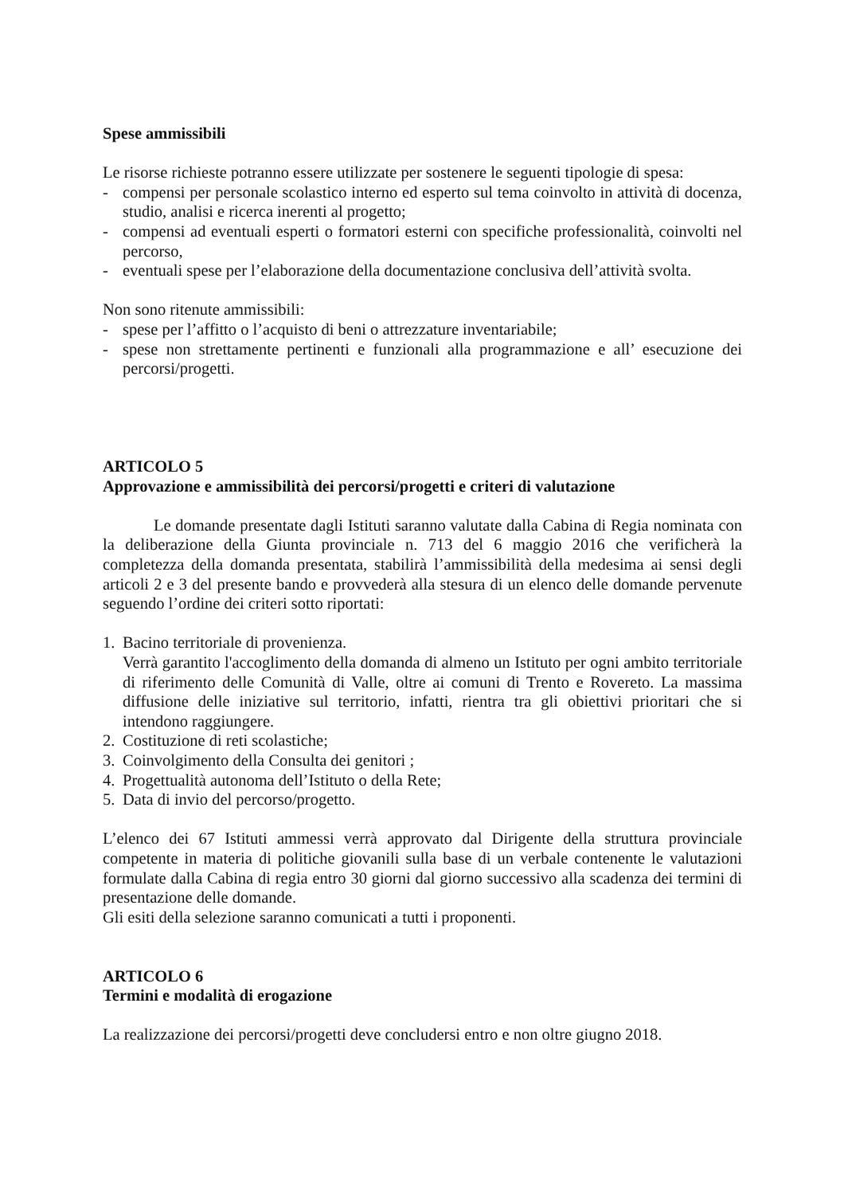Spese ammissibili
Le risorse richieste potranno essere utilizzate per sostenere le seguenti tipologie di spesa:
- compensi per personale scolastico interno ed esperto sul tema coinvolto in attività di docenza, studio, analisi e ricerca inerenti al progetto;
- compensi ad eventuali esperti o formatori esterni con specifiche professionalità, coinvolti nel percorso,
- eventuali spese per l’elaborazione della documentazione conclusiva dell’attività svolta.
Non sono ritenute ammissibili:
- spese per l’affitto o l’acquisto di beni o attrezzature inventariabile;
- spese non strettamente pertinenti e funzionali alla programmazione e all’ esecuzione dei percorsi/progetti.
ARTICOLO 5
Approvazione e ammissibilità dei percorsi/progetti e criteri di valutazione
Le domande presentate dagli Istituti saranno valutate dalla Cabina di Regia nominata con la deliberazione della Giunta provinciale n. 713 del 6 maggio 2016 che verificherà la completezza della domanda presentata, stabilirà l’ammissibilità della medesima ai sensi degli articoli 2 e 3 del presente bando e provvederà alla stesura di un elenco delle domande pervenute seguendo l’ordine dei criteri sotto riportati:
1. Bacino territoriale di provenienza.
Verrà garantito l'accoglimento della domanda di almeno un Istituto per ogni ambito territoriale di riferimento delle Comunità di Valle, oltre ai comuni di Trento e Rovereto. La massima diffusione delle iniziative sul territorio, infatti, rientra tra gli obiettivi prioritari che si intendono raggiungere.
2. Costituzione di reti scolastiche;
3. Coinvolgimento della Consulta dei genitori ;
4. Progettualità autonoma dell’Istituto o della Rete;
5. Data di invio del percorso/progetto.
L’elenco dei 67 Istituti ammessi verrà approvato dal Dirigente della struttura provinciale competente in materia di politiche giovanili sulla base di un verbale contenente le valutazioni formulate dalla Cabina di regia entro 30 giorni dal giorno successivo alla scadenza dei termini di presentazione delle domande.
Gli esiti della selezione saranno comunicati a tutti i proponenti.
ARTICOLO 6
Termini e modalità di erogazione
La realizzazione dei percorsi/progetti deve concludersi entro e non oltre giugno 2018.